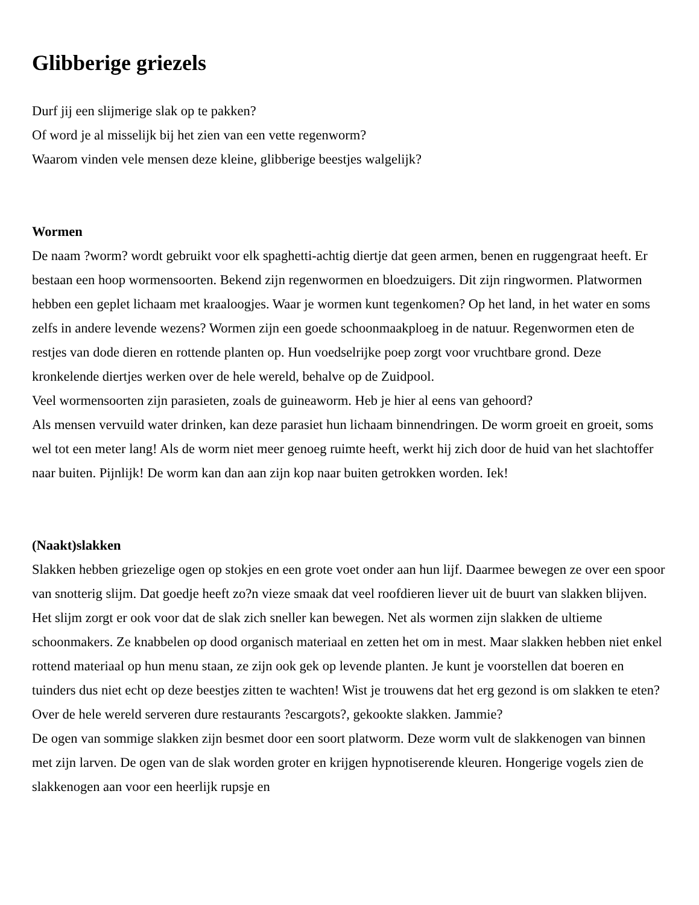Glibberige griezels
Durf jij een slijmerige slak op te pakken?
Of word je al misselijk bij het zien van een vette regenworm?
Waarom vinden vele mensen deze kleine, glibberige beestjes walgelijk?
Wormen
De naam ?worm? wordt gebruikt voor elk spaghetti-achtig diertje dat geen armen, benen en ruggengraat heeft. Er bestaan een hoop wormensoorten. Bekend zijn regenwormen en bloedzuigers. Dit zijn ringwormen. Platwormen hebben een geplet lichaam met kraaloogjes. Waar je wormen kunt tegenkomen? Op het land, in het water en soms zelfs in andere levende wezens? Wormen zijn een goede schoonmaakploeg in de natuur. Regenwormen eten de restjes van dode dieren en rottende planten op. Hun voedselrijke poep zorgt voor vruchtbare grond. Deze kronkelende diertjes werken over de hele wereld, behalve op de Zuidpool.
Veel wormensoorten zijn parasieten, zoals de guineaworm. Heb je hier al eens van gehoord?
Als mensen vervuild water drinken, kan deze parasiet hun lichaam binnendringen. De worm groeit en groeit, soms wel tot een meter lang! Als de worm niet meer genoeg ruimte heeft, werkt hij zich door de huid van het slachtoffer naar buiten. Pijnlijk! De worm kan dan aan zijn kop naar buiten getrokken worden. Iek!
(Naakt)slakken
Slakken hebben griezelige ogen op stokjes en een grote voet onder aan hun lijf. Daarmee bewegen ze over een spoor van snotterig slijm. Dat goedje heeft zo?n vieze smaak dat veel roofdieren liever uit de buurt van slakken blijven. Het slijm zorgt er ook voor dat de slak zich sneller kan bewegen. Net als wormen zijn slakken de ultieme schoonmakers. Ze knabbelen op dood organisch materiaal en zetten het om in mest. Maar slakken hebben niet enkel rottend materiaal op hun menu staan, ze zijn ook gek op levende planten. Je kunt je voorstellen dat boeren en tuinders dus niet echt op deze beestjes zitten te wachten! Wist je trouwens dat het erg gezond is om slakken te eten? Over de hele wereld serveren dure restaurants ?escargots?, gekookte slakken. Jammie?
De ogen van sommige slakken zijn besmet door een soort platworm. Deze worm vult de slakkenogen van binnen met zijn larven. De ogen van de slak worden groter en krijgen hypnotiserende kleuren. Hongerige vogels zien de slakkenogen aan voor een heerlijk rupsje en